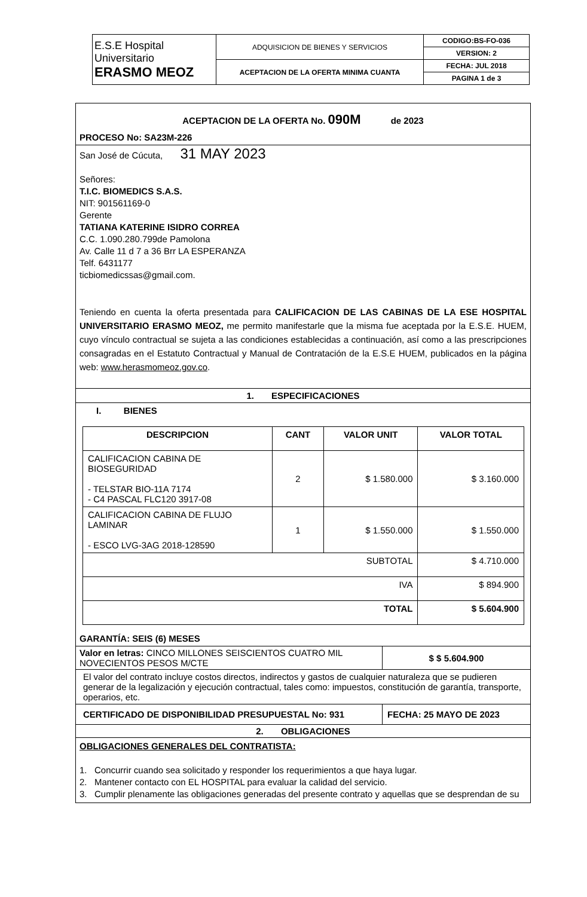| E.S.E Hospital Universitario ERASMO MEOZ | ADQUISICION DE BIENES Y SERVICIOS | CODIGO:BS-FO-036 |
| | | VERSION: 2 |
| | ACEPTACION DE LA OFERTA MINIMA CUANTA | FECHA: JUL 2018 |
| | | PAGINA 1 de 3 |
ACEPTACION DE LA OFERTA No. 090M de 2023
PROCESO No: SA23M-226
San José de Cúcuta, 31 MAY 2023
Señores:
T.I.C. BIOMEDICS S.A.S.
NIT: 901561169-0
Gerente
TATIANA KATERINE ISIDRO CORREA
C.C. 1.090.280.799de Pamolona
Av. Calle 11 d 7 a 36 Brr LA ESPERANZA
Telf. 6431177
ticbiomedicssas@gmail.com.
Teniendo en cuenta la oferta presentada para CALIFICACION DE LAS CABINAS DE LA ESE HOSPITAL UNIVERSITARIO ERASMO MEOZ, me permito manifestarle que la misma fue aceptada por la E.S.E. HUEM, cuyo vínculo contractual se sujeta a las condiciones establecidas a continuación, así como a las prescripciones consagradas en el Estatuto Contractual y Manual de Contratación de la E.S.E HUEM, publicados en la página web: www.herasmomeoz.gov.co.
1. ESPECIFICACIONES
I. BIENES
| DESCRIPCION | CANT | VALOR UNIT | VALOR TOTAL |
| --- | --- | --- | --- |
| CALIFICACION CABINA DE BIOSEGURIDAD - TELSTAR BIO-11A 7174 - C4 PASCAL FLC120 3917-08 | 2 | $ 1.580.000 | $ 3.160.000 |
| CALIFICACION CABINA DE FLUJO LAMINAR - ESCO LVG-3AG 2018-128590 | 1 | $ 1.550.000 | $ 1.550.000 |
| SUBTOTAL | | | $ 4.710.000 |
| IVA | | | $ 894.900 |
| TOTAL | | | $ 5.604.900 |
GARANTÍA: SEIS (6) MESES
| Valor en letras: CINCO MILLONES SEISCIENTOS CUATRO MIL NOVECIENTOS PESOS M/CTE | $ $ 5.604.900 |
| El valor del contrato incluye costos directos, indirectos y gastos de cualquier naturaleza que se pudieren generar de la legalización y ejecución contractual, tales como: impuestos, constitución de garantía, transporte, operarios, etc. | |
| CERTIFICADO DE DISPONIBILIDAD PRESUPUESTAL No: 931 | FECHA: 25 MAYO DE 2023 |
| 2. OBLIGACIONES | |
OBLIGACIONES GENERALES DEL CONTRATISTA:
1. Concurrir cuando sea solicitado y responder los requerimientos a que haya lugar.
2. Mantener contacto con EL HOSPITAL para evaluar la calidad del servicio.
3. Cumplir plenamente las obligaciones generadas del presente contrato y aquellas que se desprendan de su